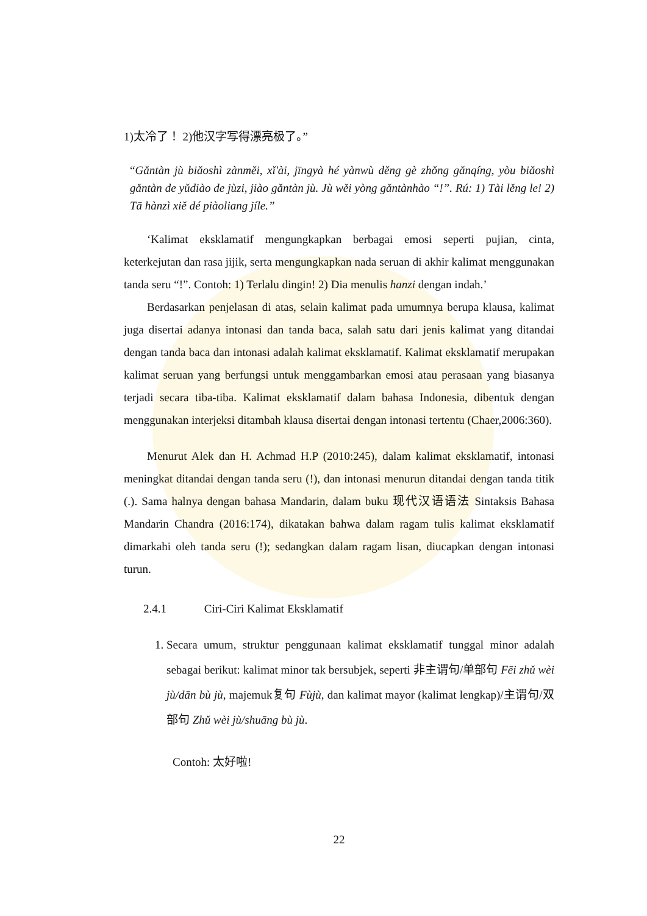1)太冷了！ 2)他汉字写得漂亮极了。”
“Gǎntàn jù biǎoshì zànměi, xǐ'ài, jīngyà hé yànwù děng gè zhǒng gǎnqíng, yòu biǎoshì gǎntàn de yǔdiào de jùzi, jiào gǎntàn jù. Jù wěi yòng gǎntànhào “!”. Rú: 1) Tài lěng le! 2) Tā hànzì xiě dé piàoliang jíle.”
‘Kalimat eksklamatif mengungkapkan berbagai emosi seperti pujian, cinta, keterkejutan dan rasa jijik, serta mengungkapkan nada seruan di akhir kalimat menggunakan tanda seru “!”. Contoh: 1) Terlalu dingin! 2) Dia menulis hanzi dengan indah.’
Berdasarkan penjelasan di atas, selain kalimat pada umumnya berupa klausa, kalimat juga disertai adanya intonasi dan tanda baca, salah satu dari jenis kalimat yang ditandai dengan tanda baca dan intonasi adalah kalimat eksklamatif. Kalimat eksklamatif merupakan kalimat seruan yang berfungsi untuk menggambarkan emosi atau perasaan yang biasanya terjadi secara tiba-tiba. Kalimat eksklamatif dalam bahasa Indonesia, dibentuk dengan menggunakan interjeksi ditambah klausa disertai dengan intonasi tertentu (Chaer,2006:360).
Menurut Alek dan H. Achmad H.P (2010:245), dalam kalimat eksklamatif, intonasi meningkat ditandai dengan tanda seru (!), dan intonasi menurun ditandai dengan tanda titik (.). Sama halnya dengan bahasa Mandarin, dalam buku 现代汉语语法 Sintaksis Bahasa Mandarin Chandra (2016:174), dikatakan bahwa dalam ragam tulis kalimat eksklamatif dimarkahi oleh tanda seru (!); sedangkan dalam ragam lisan, diucapkan dengan intonasi turun.
2.4.1 Ciri-Ciri Kalimat Eksklamatif
1. Secara umum, struktur penggunaan kalimat eksklamatif tunggal minor adalah sebagai berikut: kalimat minor tak bersubjek, seperti 非主谓句/单部句 Fēi zhǔ wèi jù/dān bù jù, majemuk复句 Fùjù, dan kalimat mayor (kalimat lengkap)/主谓句/双部句 Zhǔ wèi jù/shuāng bù jù.
Contoh: 太好啦!
22